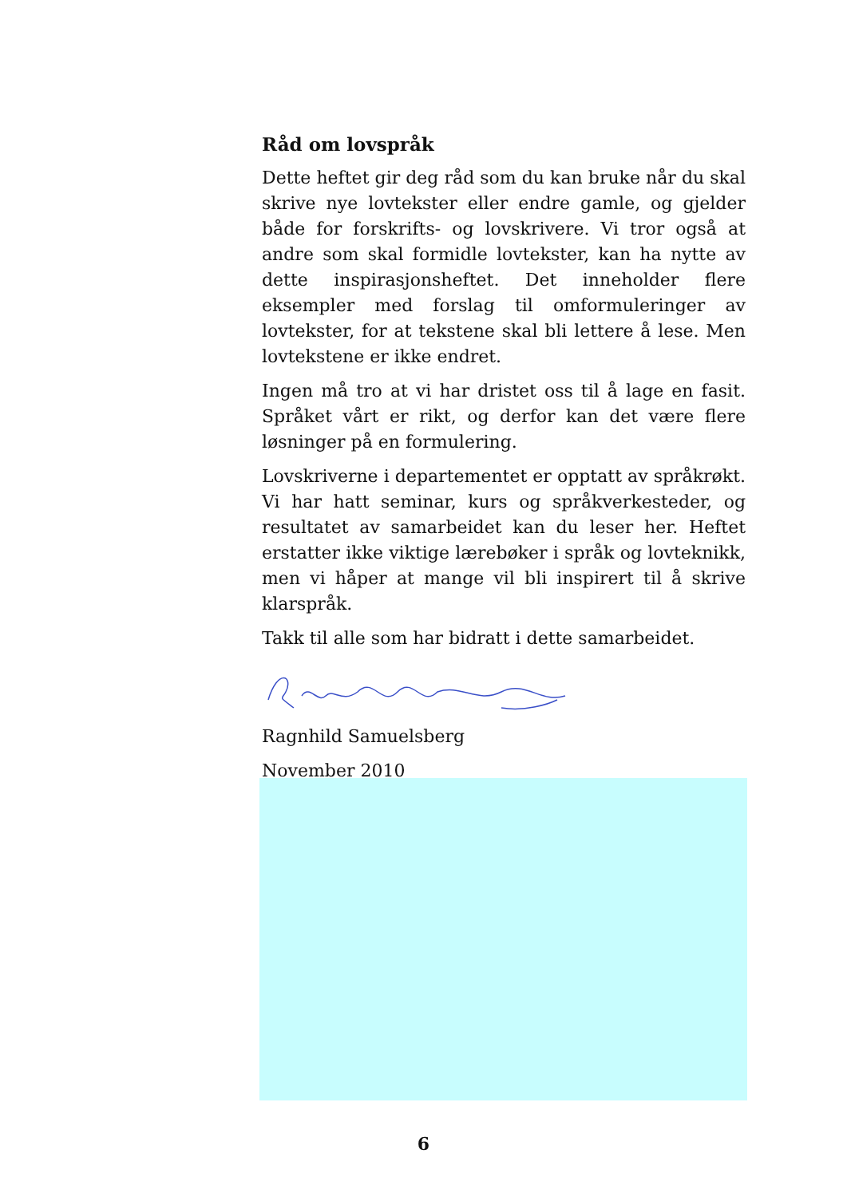Råd om lovspråk
Dette heftet gir deg råd som du kan bruke når du skal skrive nye lovtekster eller endre gamle, og gjelder både for forskrifts- og lovskrivere. Vi tror også at andre som skal formidle lovtekster, kan ha nytte av dette inspirasjonsheftet. Det inneholder flere eksempler med forslag til omformuleringer av lovtekster, for at tekstene skal bli lettere å lese. Men lovtekstene er ikke endret.
Ingen må tro at vi har dristet oss til å lage en fasit. Språket vårt er rikt, og derfor kan det være flere løsninger på en formulering.
Lovskriverne i departementet er opptatt av språkrøkt. Vi har hatt seminar, kurs og språkverkesteder, og resultatet av samarbeidet kan du leser her. Heftet erstatter ikke viktige lærebøker i språk og lovteknikk, men vi håper at mange vil bli inspirert til å skrive klarspråk.
Takk til alle som har bidratt i dette samarbeidet.
Ragnhild Samuelsberg
November 2010
6